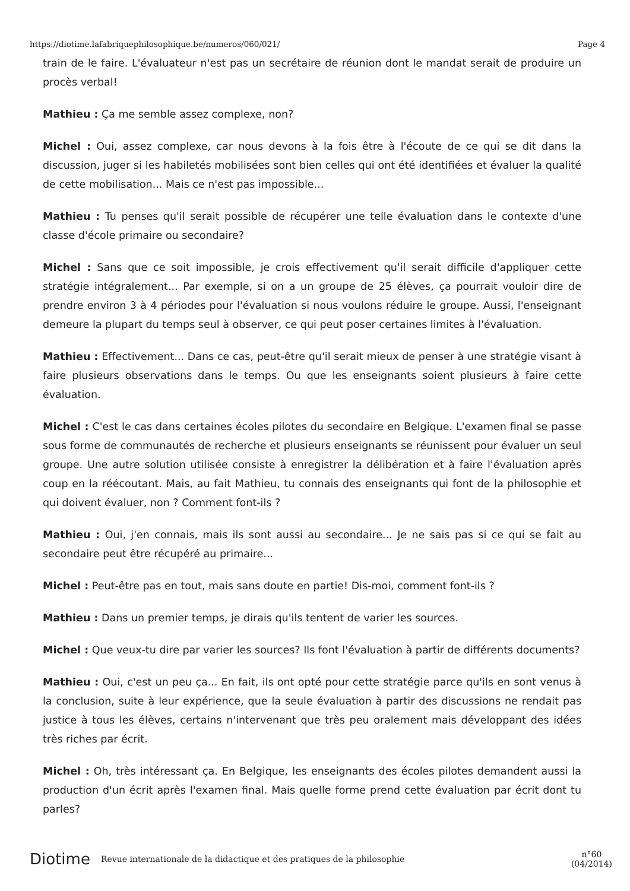https://diotime.lafabriquephilosophique.be/numeros/060/021/ Page 4
train de le faire. L'évaluateur n'est pas un secrétaire de réunion dont le mandat serait de produire un procès verbal!
Mathieu : Ça me semble assez complexe, non?
Michel : Oui, assez complexe, car nous devons à la fois être à l'écoute de ce qui se dit dans la discussion, juger si les habiletés mobilisées sont bien celles qui ont été identifiées et évaluer la qualité de cette mobilisation... Mais ce n'est pas impossible...
Mathieu : Tu penses qu'il serait possible de récupérer une telle évaluation dans le contexte d'une classe d'école primaire ou secondaire?
Michel : Sans que ce soit impossible, je crois effectivement qu'il serait difficile d'appliquer cette stratégie intégralement... Par exemple, si on a un groupe de 25 élèves, ça pourrait vouloir dire de prendre environ 3 à 4 périodes pour l'évaluation si nous voulons réduire le groupe. Aussi, l'enseignant demeure la plupart du temps seul à observer, ce qui peut poser certaines limites à l'évaluation.
Mathieu : Effectivement... Dans ce cas, peut-être qu'il serait mieux de penser à une stratégie visant à faire plusieurs observations dans le temps. Ou que les enseignants soient plusieurs à faire cette évaluation.
Michel : C'est le cas dans certaines écoles pilotes du secondaire en Belgique. L'examen final se passe sous forme de communautés de recherche et plusieurs enseignants se réunissent pour évaluer un seul groupe. Une autre solution utilisée consiste à enregistrer la délibération et à faire l'évaluation après coup en la réécoutant. Mais, au fait Mathieu, tu connais des enseignants qui font de la philosophie et qui doivent évaluer, non ? Comment font-ils ?
Mathieu : Oui, j'en connais, mais ils sont aussi au secondaire... Je ne sais pas si ce qui se fait au secondaire peut être récupéré au primaire...
Michel : Peut-être pas en tout, mais sans doute en partie! Dis-moi, comment font-ils ?
Mathieu : Dans un premier temps, je dirais qu'ils tentent de varier les sources.
Michel : Que veux-tu dire par varier les sources? Ils font l'évaluation à partir de différents documents?
Mathieu : Oui, c'est un peu ça... En fait, ils ont opté pour cette stratégie parce qu'ils en sont venus à la conclusion, suite à leur expérience, que la seule évaluation à partir des discussions ne rendait pas justice à tous les élèves, certains n'intervenant que très peu oralement mais développant des idées très riches par écrit.
Michel : Oh, très intéressant ça. En Belgique, les enseignants des écoles pilotes demandent aussi la production d'un écrit après l'examen final. Mais quelle forme prend cette évaluation par écrit dont tu parles?
Diotime Revue internationale de la didactique et des pratiques de la philosophie n°60
(04/2014)